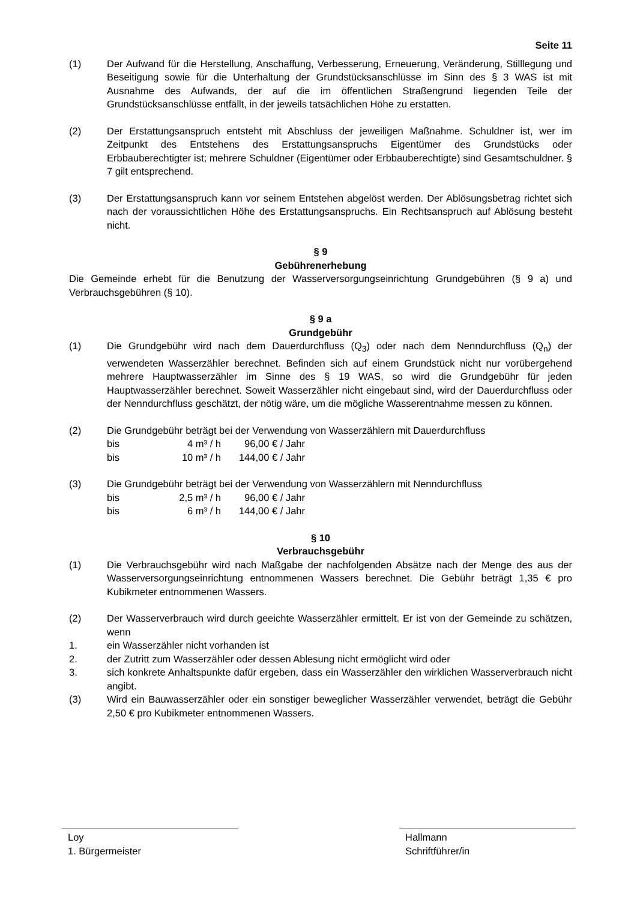Seite 11
(1) Der Aufwand für die Herstellung, Anschaffung, Verbesserung, Erneuerung, Veränderung, Stilllegung und Beseitigung sowie für die Unterhaltung der Grundstücksanschlüsse im Sinn des § 3 WAS ist mit Ausnahme des Aufwands, der auf die im öffentlichen Straßengrund liegenden Teile der Grundstücksanschlüsse entfällt, in der jeweils tatsächlichen Höhe zu erstatten.
(2) Der Erstattungsanspruch entsteht mit Abschluss der jeweiligen Maßnahme. Schuldner ist, wer im Zeitpunkt des Entstehens des Erstattungsanspruchs Eigentümer des Grundstücks oder Erbbauberechtigter ist; mehrere Schuldner (Eigentümer oder Erbbauberechtigte) sind Gesamtschuldner. § 7 gilt entsprechend.
(3) Der Erstattungsanspruch kann vor seinem Entstehen abgelöst werden. Der Ablösungsbetrag richtet sich nach der voraussichtlichen Höhe des Erstattungsanspruchs. Ein Rechtsanspruch auf Ablösung besteht nicht.
§ 9
Gebührenerhebung
Die Gemeinde erhebt für die Benutzung der Wasserversorgungseinrichtung Grundgebühren (§ 9 a) und Verbrauchsgebühren (§ 10).
§ 9 a
Grundgebühr
(1) Die Grundgebühr wird nach dem Dauerdurchfluss (Q<sub>3</sub>) oder nach dem Nenndurchfluss (Q<sub>n</sub>) der verwendeten Wasserzähler berechnet. Befinden sich auf einem Grundstück nicht nur vorübergehend mehrere Hauptwasserzähler im Sinne des § 19 WAS, so wird die Grundgebühr für jeden Hauptwasserzähler berechnet. Soweit Wasserzähler nicht eingebaut sind, wird der Dauerdurchfluss oder der Nenndurchfluss geschätzt, der nötig wäre, um die mögliche Wasserentnahme messen zu können.
(2) Die Grundgebühr beträgt bei der Verwendung von Wasserzählern mit Dauerdurchfluss
| bis | 4 m³ / h | 96,00 € / Jahr |
| bis | 10 m³ / h | 144,00 € / Jahr |
(3) Die Grundgebühr beträgt bei der Verwendung von Wasserzählern mit Nenndurchfluss
| bis | 2,5 m³ / h | 96,00 € / Jahr |
| bis | 6 m³ / h | 144,00 € / Jahr |
§ 10
Verbrauchsgebühr
(1) Die Verbrauchsgebühr wird nach Maßgabe der nachfolgenden Absätze nach der Menge des aus der Wasserversorgungseinrichtung entnommenen Wassers berechnet. Die Gebühr beträgt 1,35 € pro Kubikmeter entnommenen Wassers.
(2) Der Wasserverbrauch wird durch geeichte Wasserzähler ermittelt. Er ist von der Gemeinde zu schätzen, wenn
1. ein Wasserzähler nicht vorhanden ist
2. der Zutritt zum Wasserzähler oder dessen Ablesung nicht ermöglicht wird oder
3. sich konkrete Anhaltspunkte dafür ergeben, dass ein Wasserzähler den wirklichen Wasserverbrauch nicht angibt.
(3) Wird ein Bauwasserzähler oder ein sonstiger beweglicher Wasserzähler verwendet, beträgt die Gebühr 2,50 € pro Kubikmeter entnommenen Wassers.
Loy
1. Bürgermeister
Hallmann
Schriftführer/in